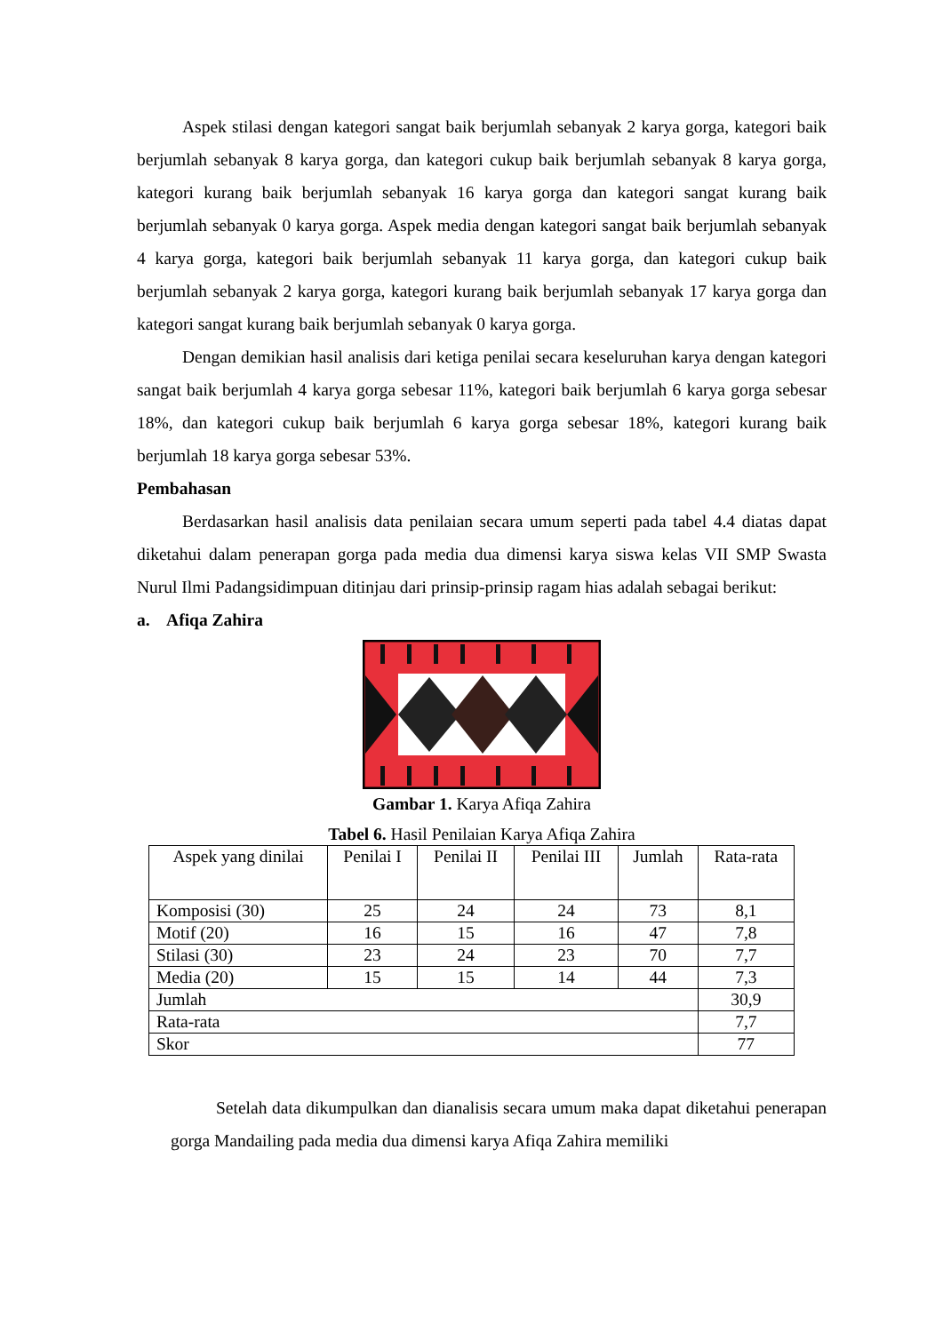Aspek stilasi dengan kategori sangat baik berjumlah sebanyak 2 karya gorga, kategori baik berjumlah sebanyak 8 karya gorga, dan kategori cukup baik berjumlah sebanyak 8 karya gorga, kategori kurang baik berjumlah sebanyak 16 karya gorga dan kategori sangat kurang baik berjumlah sebanyak 0 karya gorga. Aspek media dengan kategori sangat baik berjumlah sebanyak 4 karya gorga, kategori baik berjumlah sebanyak 11 karya gorga, dan kategori cukup baik berjumlah sebanyak 2 karya gorga, kategori kurang baik berjumlah sebanyak 17 karya gorga dan kategori sangat kurang baik berjumlah sebanyak 0 karya gorga.
Dengan demikian hasil analisis dari ketiga penilai secara keseluruhan karya dengan kategori sangat baik berjumlah 4 karya gorga sebesar 11%, kategori baik berjumlah 6 karya gorga sebesar 18%, dan kategori cukup baik berjumlah 6 karya gorga sebesar 18%, kategori kurang baik berjumlah 18 karya gorga sebesar 53%.
Pembahasan
Berdasarkan hasil analisis data penilaian secara umum seperti pada tabel 4.4 diatas dapat diketahui dalam penerapan gorga pada media dua dimensi karya siswa kelas VII SMP Swasta Nurul Ilmi Padangsidimpuan ditinjau dari prinsip-prinsip ragam hias adalah sebagai berikut:
a. Afiqa Zahira
Gambar 1. Karya Afiqa Zahira
Tabel 6. Hasil Penilaian Karya Afiqa Zahira
| Aspek yang dinilai | Penilai I | Penilai II | Penilai III | Jumlah | Rata-rata |
| --- | --- | --- | --- | --- | --- |
| Komposisi (30) | 25 | 24 | 24 | 73 | 8,1 |
| Motif (20) | 16 | 15 | 16 | 47 | 7,8 |
| Stilasi (30) | 23 | 24 | 23 | 70 | 7,7 |
| Media (20) | 15 | 15 | 14 | 44 | 7,3 |
| Jumlah | | | | | 30,9 |
| Rata-rata | | | | | 7,7 |
| Skor | | | | | 77 |
Setelah data dikumpulkan dan dianalisis secara umum maka dapat diketahui penerapan gorga Mandailing pada media dua dimensi karya Afiqa Zahira memiliki